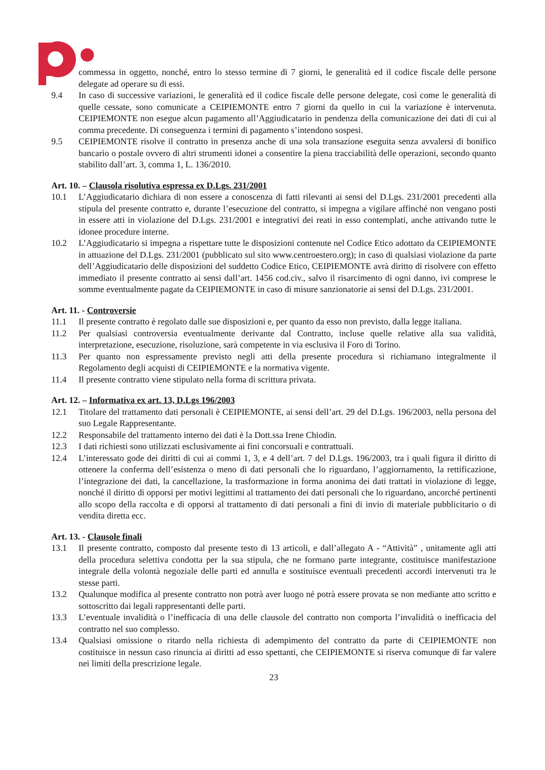commessa in oggetto, nonché, entro lo stesso termine di 7 giorni, le generalità ed il codice fiscale delle persone delegate ad operare su di essi.
9.4 In caso di successive variazioni, le generalità ed il codice fiscale delle persone delegate, così come le generalità di quelle cessate, sono comunicate a CEIPIEMONTE entro 7 giorni da quello in cui la variazione è intervenuta. CEIPIEMONTE non esegue alcun pagamento all’Aggiudicatario in pendenza della comunicazione dei dati di cui al comma precedente. Di conseguenza i termini di pagamento s’intendono sospesi.
9.5 CEIPIEMONTE risolve il contratto in presenza anche di una sola transazione eseguita senza avvalersi di bonifico bancario o postale ovvero di altri strumenti idonei a consentire la piena tracciabilità delle operazioni, secondo quanto stabilito dall’art. 3, comma 1, L. 136/2010.
Art. 10. – Clausola risolutiva espressa ex D.Lgs. 231/2001
10.1 L’Aggiudicatario dichiara di non essere a conoscenza di fatti rilevanti ai sensi del D.Lgs. 231/2001 precedenti alla stipula del presente contratto e, durante l’esecuzione del contratto, si impegna a vigilare affinché non vengano posti in essere atti in violazione del D.Lgs. 231/2001 e integrativi dei reati in esso contemplati, anche attivando tutte le idonee procedure interne.
10.2 L’Aggiudicatario si impegna a rispettare tutte le disposizioni contenute nel Codice Etico adottato da CEIPIEMONTE in attuazione del D.Lgs. 231/2001 (pubblicato sul sito www.centroestero.org); in caso di qualsiasi violazione da parte dell’Aggiudicatario delle disposizioni del suddetto Codice Etico, CEIPIEMONTE avrà diritto di risolvere con effetto immediato il presente contratto ai sensi dall’art. 1456 cod.civ., salvo il risarcimento di ogni danno, ivi comprese le somme eventualmente pagate da CEIPIEMONTE in caso di misure sanzionatorie ai sensi del D.Lgs. 231/2001.
Art. 11. - Controversie
11.1 Il presente contratto è regolato dalle sue disposizioni e, per quanto da esso non previsto, dalla legge italiana.
11.2 Per qualsiasi controversia eventualmente derivante dal Contratto, incluse quelle relative alla sua validità, interpretazione, esecuzione, risoluzione, sarà competente in via esclusiva il Foro di Torino.
11.3 Per quanto non espressamente previsto negli atti della presente procedura si richiamano integralmente il Regolamento degli acquisti di CEIPIEMONTE e la normativa vigente.
11.4 Il presente contratto viene stipulato nella forma di scrittura privata.
Art. 12. – Informativa ex art. 13, D.Lgs 196/2003
12.1 Titolare del trattamento dati personali è CEIPIEMONTE, ai sensi dell’art. 29 del D.Lgs. 196/2003, nella persona del suo Legale Rappresentante.
12.2 Responsabile del trattamento interno dei dati è la Dott.ssa Irene Chiodin.
12.3 I dati richiesti sono utilizzati esclusivamente ai fini concorsuali e contrattuali.
12.4 L’interessato gode dei diritti di cui ai commi 1, 3, e 4 dell’art. 7 del D.Lgs. 196/2003, tra i quali figura il diritto di ottenere la conferma dell’esistenza o meno di dati personali che lo riguardano, l’aggiornamento, la rettificazione, l’integrazione dei dati, la cancellazione, la trasformazione in forma anonima dei dati trattati in violazione di legge, nonché il diritto di opporsi per motivi legittimi al trattamento dei dati personali che lo riguardano, ancorché pertinenti allo scopo della raccolta e di opporsi al trattamento di dati personali a fini di invio di materiale pubblicitario o di vendita diretta ecc.
Art. 13. - Clausole finali
13.1 Il presente contratto, composto dal presente testo di 13 articoli, e dall’allegato A - “Attività” , unitamente agli atti della procedura selettiva condotta per la sua stipula, che ne formano parte integrante, costituisce manifestazione integrale della volontà negoziale delle parti ed annulla e sostituisce eventuali precedenti accordi intervenuti tra le stesse parti.
13.2 Qualunque modifica al presente contratto non potrà aver luogo né potrà essere provata se non mediante atto scritto e sottoscritto dai legali rappresentanti delle parti.
13.3 L’eventuale invalidità o l’inefficacia di una delle clausole del contratto non comporta l’invalidità o inefficacia del contratto nel suo complesso.
13.4 Qualsiasi omissione o ritardo nella richiesta di adempimento del contratto da parte di CEIPIEMONTE non costituisce in nessun caso rinuncia ai diritti ad esso spettanti, che CEIPIEMONTE si riserva comunque di far valere nei limiti della prescrizione legale.
23